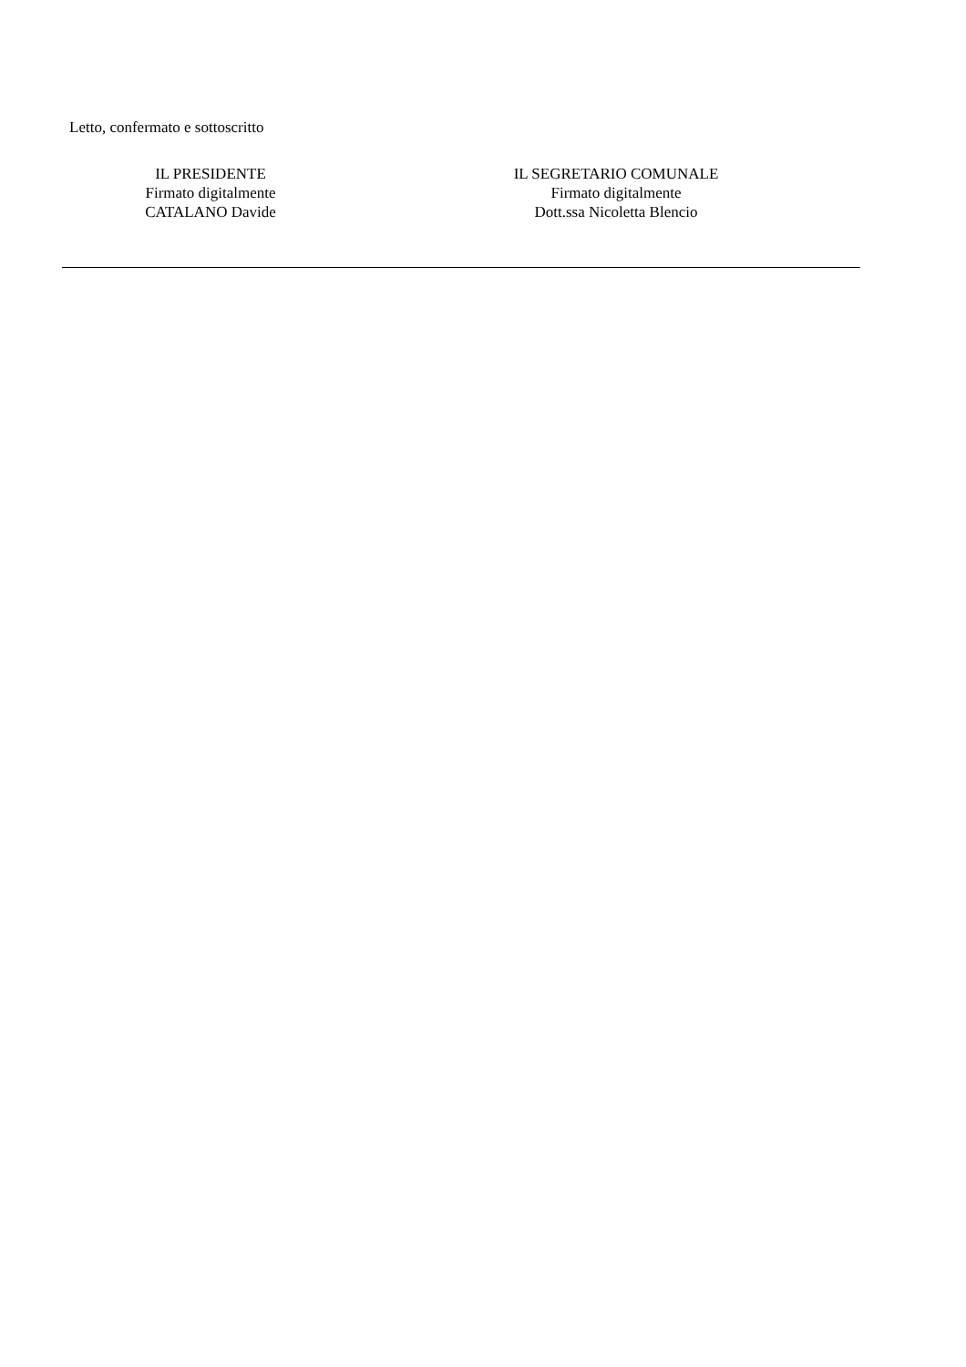Letto, confermato e sottoscritto
IL PRESIDENTE
Firmato digitalmente
CATALANO Davide
IL SEGRETARIO COMUNALE
Firmato digitalmente
Dott.ssa Nicoletta Blencio